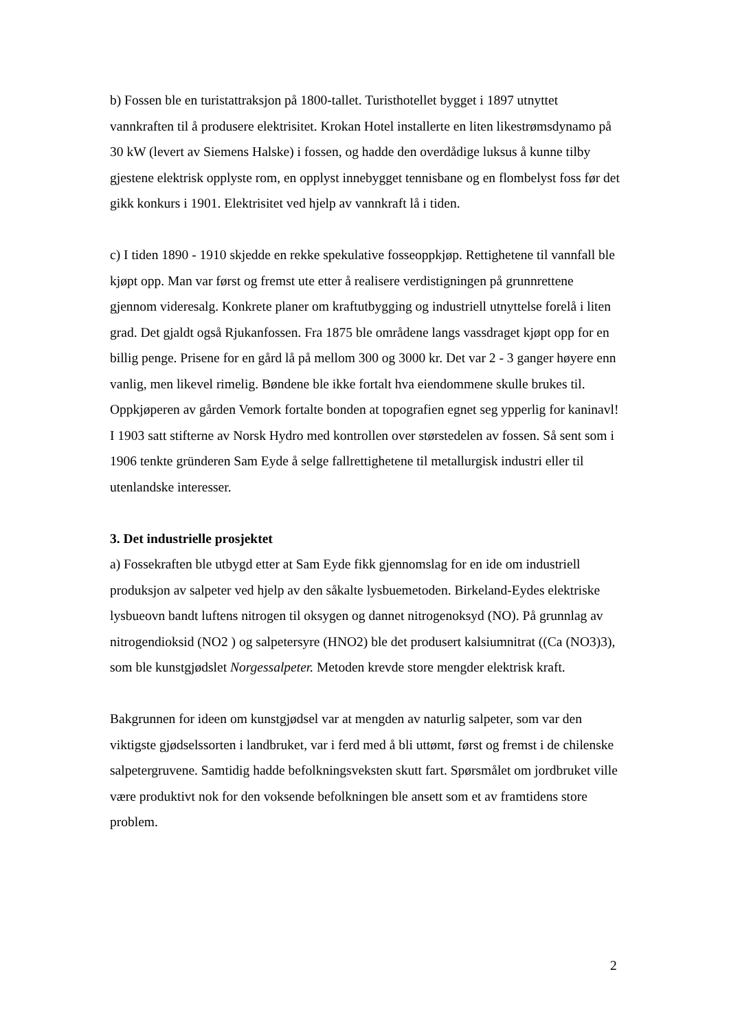b) Fossen ble en turistattraksjon på 1800-tallet. Turisthotellet bygget i 1897 utnyttet vannkraften til å produsere elektrisitet. Krokan Hotel installerte en liten likestrømsdynamo på 30 kW (levert av Siemens Halske) i fossen, og hadde den overdådige luksus å kunne tilby gjestene elektrisk opplyste rom, en opplyst innebygget tennisbane og en flombelyst foss før det gikk konkurs i 1901. Elektrisitet ved hjelp av vannkraft lå i tiden.
c) I tiden 1890 - 1910 skjedde en rekke spekulative fosseoppkjøp. Rettighetene til vannfall ble kjøpt opp. Man var først og fremst ute etter å realisere verdistigningen på grunnrettene gjennom videresalg. Konkrete planer om kraftutbygging og industriell utnyttelse forelå i liten grad. Det gjaldt også Rjukanfossen. Fra 1875 ble områdene langs vassdraget kjøpt opp for en billig penge. Prisene for en gård lå på mellom 300 og 3000 kr. Det var 2 - 3 ganger høyere enn vanlig, men likevel rimelig. Bøndene ble ikke fortalt hva eiendommene skulle brukes til. Oppkjøperen av gården Vemork fortalte bonden at topografien egnet seg ypperlig for kaninavl! I 1903 satt stifterne av Norsk Hydro med kontrollen over størstedelen av fossen. Så sent som i 1906 tenkte gründeren Sam Eyde å selge fallrettighetene til metallurgisk industri eller til utenlandske interesser.
3. Det industrielle prosjektet
a) Fossekraften ble utbygd etter at Sam Eyde fikk gjennomslag for en ide om industriell produksjon av salpeter ved hjelp av den såkalte lysbuemetoden. Birkeland-Eydes elektriske lysbueovn bandt luftens nitrogen til oksygen og dannet nitrogenoksyd (NO). På grunnlag av nitrogendioksid (NO2 ) og salpetersyre (HNO2) ble det produsert kalsiumnitrat ((Ca (NO3)3), som ble kunstgjødslet Norgessalpeter. Metoden krevde store mengder elektrisk kraft.
Bakgrunnen for ideen om kunstgjødsel var at mengden av naturlig salpeter, som var den viktigste gjødselssorten i landbruket, var i ferd med å bli uttømt, først og fremst i de chilenske salpetergruvene. Samtidig hadde befolkningsveksten skutt fart. Spørsmålet om jordbruket ville være produktivt nok for den voksende befolkningen ble ansett som et av framtidens store problem.
2